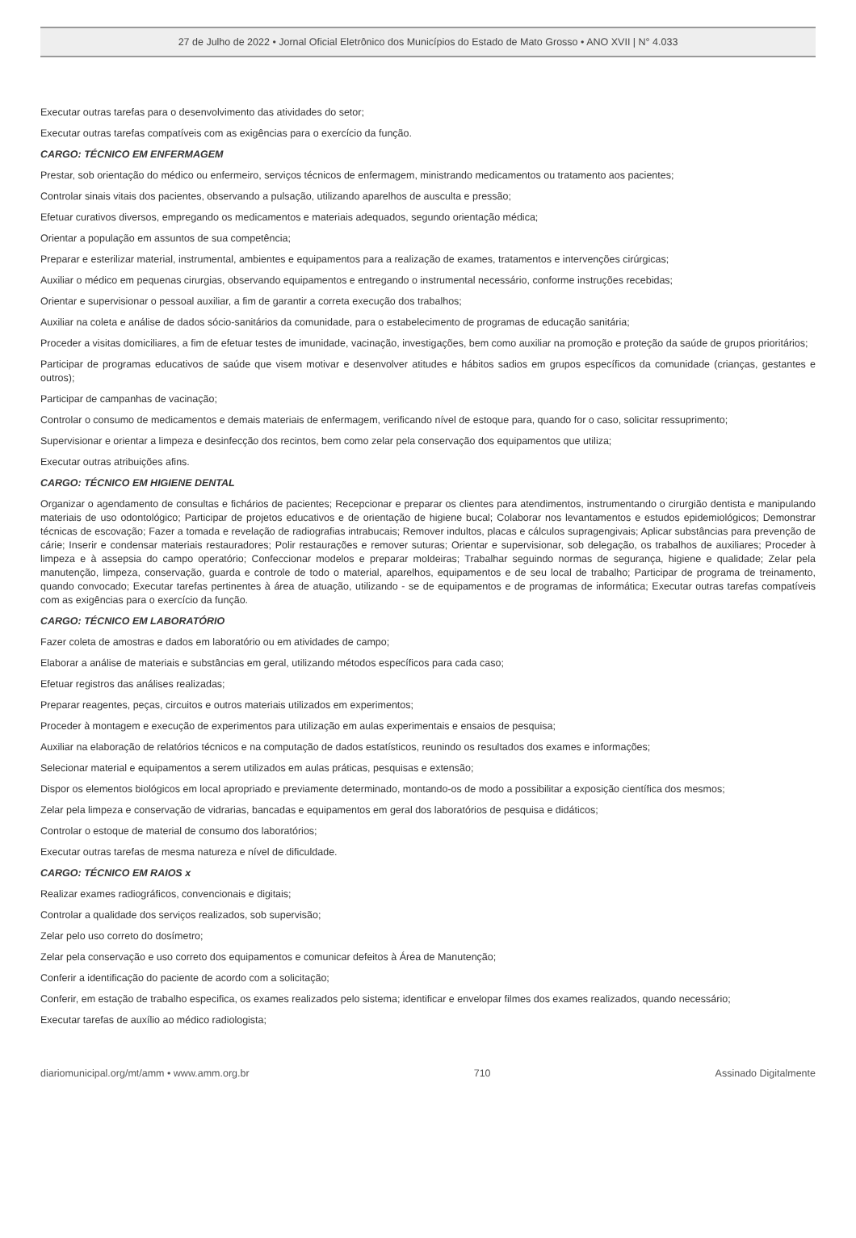27 de Julho de 2022 • Jornal Oficial Eletrônico dos Municípios do Estado de Mato Grosso • ANO XVII | N° 4.033
Executar outras tarefas para o desenvolvimento das atividades do setor;
Executar outras tarefas compatíveis com as exigências para o exercício da função.
CARGO: TÉCNICO EM ENFERMAGEM
Prestar, sob orientação do médico ou enfermeiro, serviços técnicos de enfermagem, ministrando medicamentos ou tratamento aos pacientes;
Controlar sinais vitais dos pacientes, observando a pulsação, utilizando aparelhos de ausculta e pressão;
Efetuar curativos diversos, empregando os medicamentos e materiais adequados, segundo orientação médica;
Orientar a população em assuntos de sua competência;
Preparar e esterilizar material, instrumental, ambientes e equipamentos para a realização de exames, tratamentos e intervenções cirúrgicas;
Auxiliar o médico em pequenas cirurgias, observando equipamentos e entregando o instrumental necessário, conforme instruções recebidas;
Orientar e supervisionar o pessoal auxiliar, a fim de garantir a correta execução dos trabalhos;
Auxiliar na coleta e análise de dados sócio-sanitários da comunidade, para o estabelecimento de programas de educação sanitária;
Proceder a visitas domiciliares, a fim de efetuar testes de imunidade, vacinação, investigações, bem como auxiliar na promoção e proteção da saúde de grupos prioritários;
Participar de programas educativos de saúde que visem motivar e desenvolver atitudes e hábitos sadios em grupos específicos da comunidade (crianças, gestantes e outros);
Participar de campanhas de vacinação;
Controlar o consumo de medicamentos e demais materiais de enfermagem, verificando nível de estoque para, quando for o caso, solicitar ressuprimento;
Supervisionar e orientar a limpeza e desinfecção dos recintos, bem como zelar pela conservação dos equipamentos que utiliza;
Executar outras atribuições afins.
CARGO: TÉCNICO EM HIGIENE DENTAL
Organizar o agendamento de consultas e fichários de pacientes; Recepcionar e preparar os clientes para atendimentos, instrumentando o cirurgião dentista e manipulando materiais de uso odontológico; Participar de projetos educativos e de orientação de higiene bucal; Colaborar nos levantamentos e estudos epidemiológicos; Demonstrar técnicas de escovação; Fazer a tomada e revelação de radiografias intrabucais; Remover indultos, placas e cálculos supragengivais; Aplicar substâncias para prevenção de cárie; Inserir e condensar materiais restauradores; Polir restaurações e remover suturas; Orientar e supervisionar, sob delegação, os trabalhos de auxiliares; Proceder à limpeza e à assepsia do campo operatório; Confeccionar modelos e preparar moldeiras; Trabalhar seguindo normas de segurança, higiene e qualidade; Zelar pela manutenção, limpeza, conservação, guarda e controle de todo o material, aparelhos, equipamentos e de seu local de trabalho; Participar de programa de treinamento, quando convocado; Executar tarefas pertinentes à área de atuação, utilizando - se de equipamentos e de programas de informática; Executar outras tarefas compatíveis com as exigências para o exercício da função.
CARGO: TÉCNICO EM LABORATÓRIO
Fazer coleta de amostras e dados em laboratório ou em atividades de campo;
Elaborar a análise de materiais e substâncias em geral, utilizando métodos específicos para cada caso;
Efetuar registros das análises realizadas;
Preparar reagentes, peças, circuitos e outros materiais utilizados em experimentos;
Proceder à montagem e execução de experimentos para utilização em aulas experimentais e ensaios de pesquisa;
Auxiliar na elaboração de relatórios técnicos e na computação de dados estatísticos, reunindo os resultados dos exames e informações;
Selecionar material e equipamentos a serem utilizados em aulas práticas, pesquisas e extensão;
Dispor os elementos biológicos em local apropriado e previamente determinado, montando-os de modo a possibilitar a exposição científica dos mesmos;
Zelar pela limpeza e conservação de vidrarias, bancadas e equipamentos em geral dos laboratórios de pesquisa e didáticos;
Controlar o estoque de material de consumo dos laboratórios;
Executar outras tarefas de mesma natureza e nível de dificuldade.
CARGO: TÉCNICO EM RAIOS x
Realizar exames radiográficos, convencionais e digitais;
Controlar a qualidade dos serviços realizados, sob supervisão;
Zelar pelo uso correto do dosímetro;
Zelar pela conservação e uso correto dos equipamentos e comunicar defeitos à Área de Manutenção;
Conferir a identificação do paciente de acordo com a solicitação;
Conferir, em estação de trabalho especifica, os exames realizados pelo sistema; identificar e envelopar filmes dos exames realizados, quando necessário;
Executar tarefas de auxílio ao médico radiologista;
diariomunicipal.org/mt/amm • www.amm.org.br 710 Assinado Digitalmente